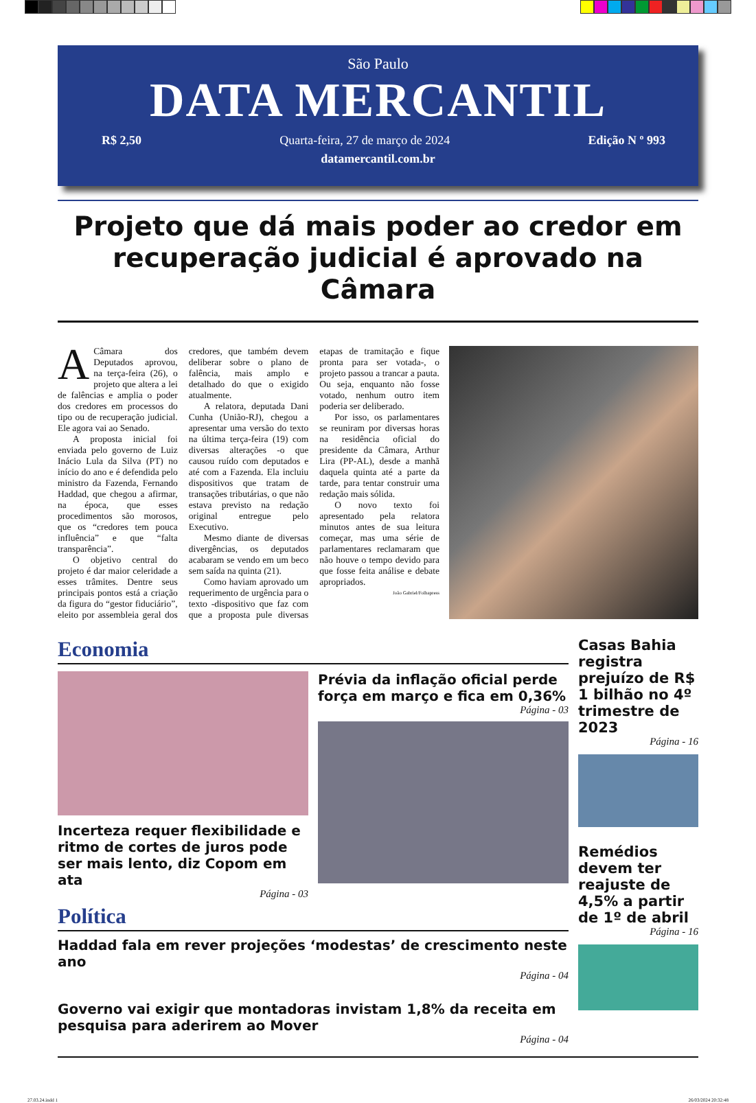São Paulo
DATA MERCANTIL
R$ 2,50 Quarta-feira, 27 de março de 2024 Edição N º 993
datamercantil.com.br
Projeto que dá mais poder ao credor em recuperação judicial é aprovado na Câmara
ACâmara dos Deputados aprovou, na terça-feira (26), o projeto que altera a lei de falências e amplia o poder dos credores em processos do tipo ou de recuperação judicial. Ele agora vai ao Senado.
A proposta inicial foi enviada pelo governo de Luiz Inácio Lula da Silva (PT) no início do ano e é defendida pelo ministro da Fazenda, Fernando Haddad, que chegou a afirmar, na época, que esses procedimentos são morosos, que os “credores tem pouca influência” e que “falta transparência”.
O objetivo central do projeto é dar maior celeridade a esses trâmites. Dentre seus principais pontos está a criação da figura do “gestor fiduciário”, eleito por assembleia geral dos credores, que também devem deliberar sobre o plano de falência, mais amplo e detalhado do que o exigido atualmente.
A relatora, deputada Dani Cunha (União-RJ), chegou a apresentar uma versão do texto na última terça-feira (19) com diversas alterações -o que causou ruído com deputados e até com a Fazenda. Ela incluiu dispositivos que tratam de transações tributárias, o que não estava previsto na redação original entregue pelo Executivo.
Mesmo diante de diversas divergências, os deputados acabaram se vendo em um beco sem saída na quinta (21).
Como haviam aprovado um requerimento de urgência para o texto -dispositivo que faz com que a proposta pule diversas etapas de tramitação e fique pronta para ser votada-, o projeto passou a trancar a pauta. Ou seja, enquanto não fosse votado, nenhum outro item poderia ser deliberado.
Por isso, os parlamentares se reuniram por diversas horas na residência oficial do presidente da Câmara, Arthur Lira (PP-AL), desde a manhã daquela quinta até a parte da tarde, para tentar construir uma redação mais sólida.
O novo texto foi apresentado pela relatora minutos antes de sua leitura começar, mas uma série de parlamentares reclamaram que não houve o tempo devido para que fosse feita análise e debate apropriados.
João Gabriel/Folhapress
Economia
Incerteza requer flexibilidade e ritmo de cortes de juros pode ser mais lento, diz Copom em ata
Página - 03
Prévia da inflação oficial perde força em março e fica em 0,36%
Página - 03
Política
Haddad fala em rever projeções ‘modestas’ de crescimento neste ano
Página - 04
Governo vai exigir que montadoras invistam 1,8% da receita em pesquisa para aderirem ao Mover
Página - 04
Casas Bahia registra prejuízo de R$ 1 bilhão no 4º trimestre de 2023
Página - 16
Remédios devem ter reajuste de 4,5% a partir de 1º de abril
Página - 16
27.03.24.indd 1 26/03/2024 20:32:48